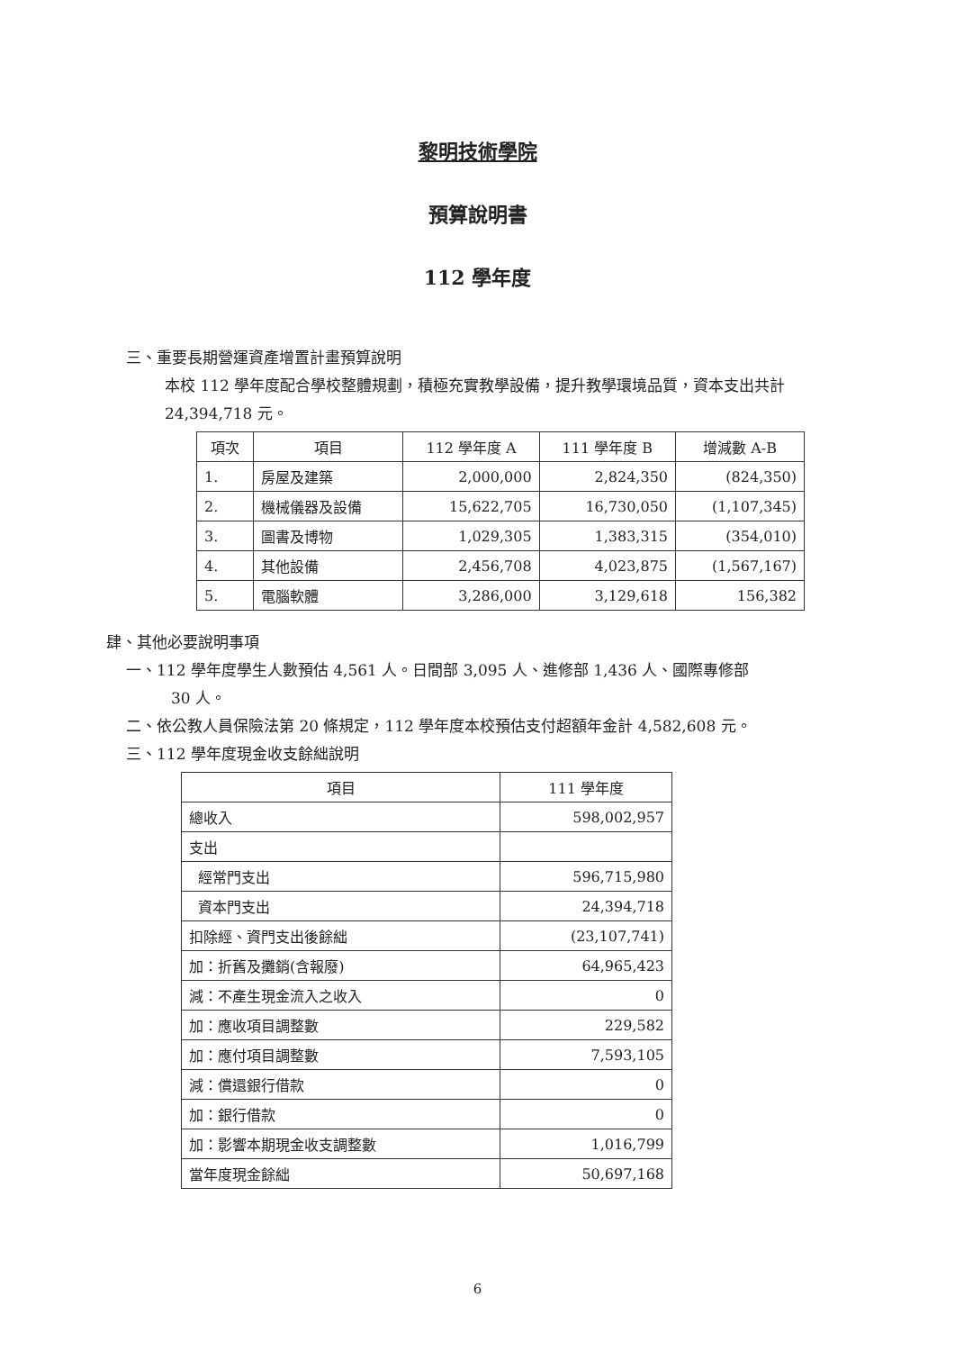黎明技術學院
預算說明書
112 學年度
三、重要長期營運資產增置計畫預算說明
本校 112 學年度配合學校整體規劃，積極充實教學設備，提升教學環境品質，資本支出共計 24,394,718 元。
| 項次 | 項目 | 112 學年度 A | 111 學年度 B | 增減數 A-B |
| --- | --- | --- | --- | --- |
| 1. | 房屋及建築 | 2,000,000 | 2,824,350 | (824,350) |
| 2. | 機械儀器及設備 | 15,622,705 | 16,730,050 | (1,107,345) |
| 3. | 圖書及博物 | 1,029,305 | 1,383,315 | (354,010) |
| 4. | 其他設備 | 2,456,708 | 4,023,875 | (1,567,167) |
| 5. | 電腦軟體 | 3,286,000 | 3,129,618 | 156,382 |
肆、其他必要說明事項
一、112 學年度學生人數預估 4,561 人。日間部 3,095 人、進修部 1,436 人、國際專修部
30 人。
二、依公教人員保險法第 20 條規定，112 學年度本校預估支付超額年金計 4,582,608 元。
三、112 學年度現金收支餘絀說明
| 項目 | 111 學年度 |
| --- | --- |
| 總收入 | 598,002,957 |
| 支出 | |
| 經常門支出 | 596,715,980 |
| 資本門支出 | 24,394,718 |
| 扣除經、資門支出後餘絀 | (23,107,741) |
| 加：折舊及攤銷(含報廢) | 64,965,423 |
| 減：不產生現金流入之收入 | 0 |
| 加：應收項目調整數 | 229,582 |
| 加：應付項目調整數 | 7,593,105 |
| 減：償還銀行借款 | 0 |
| 加：銀行借款 | 0 |
| 加：影響本期現金收支調整數 | 1,016,799 |
| 當年度現金餘絀 | 50,697,168 |
6